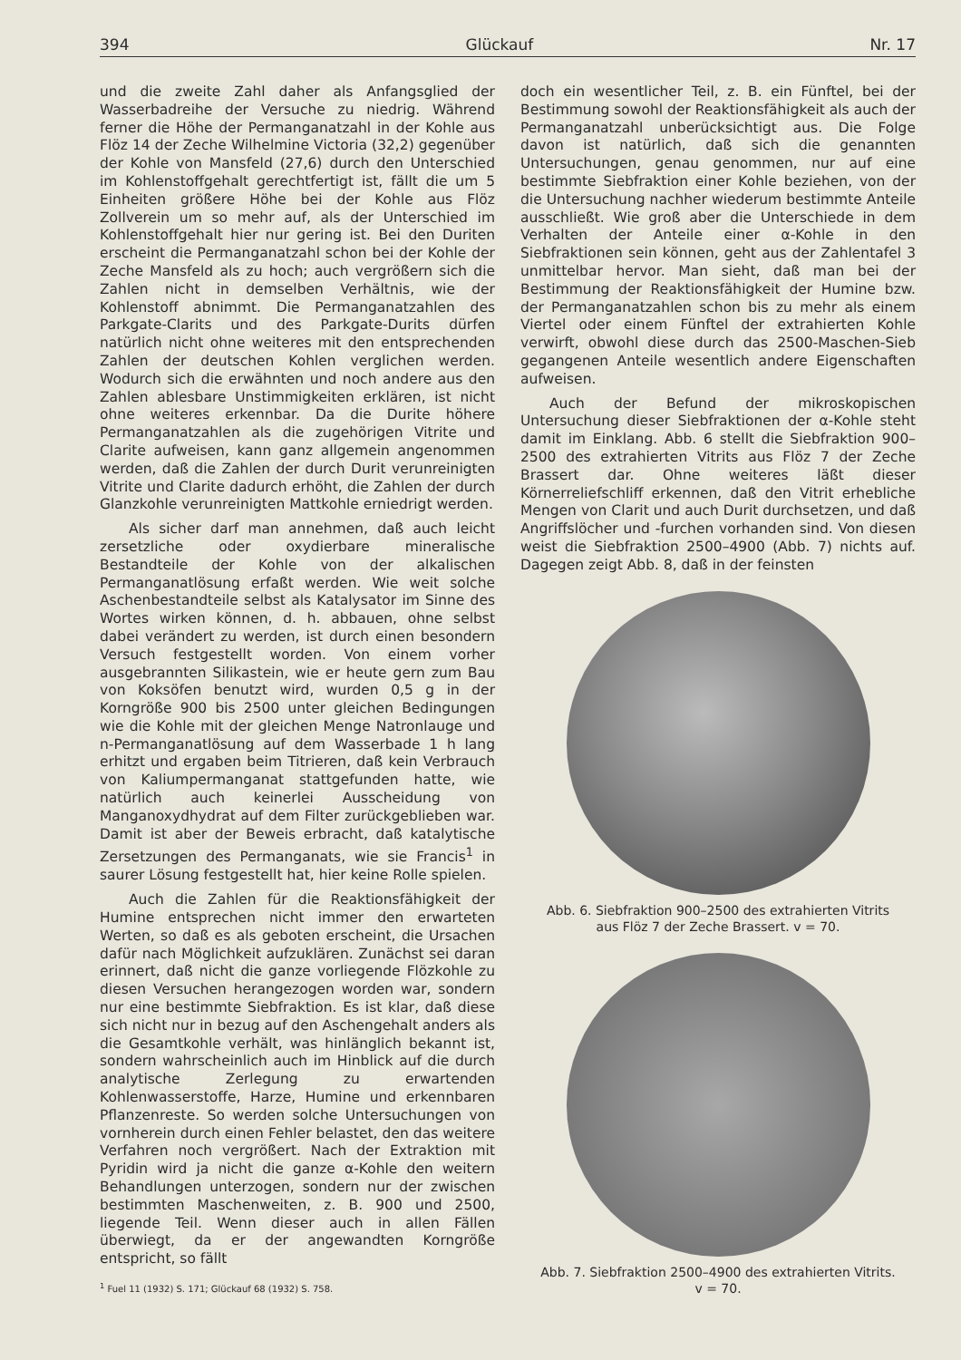394 Glückauf Nr. 17
und die zweite Zahl daher als Anfangsglied der Wasserbadreihe der Versuche zu niedrig. Während ferner die Höhe der Permanganatzahl in der Kohle aus Flöz 14 der Zeche Wilhelmine Victoria (32,2) gegenüber der Kohle von Mansfeld (27,6) durch den Unterschied im Kohlenstoffgehalt gerechtfertigt ist, fällt die um 5 Einheiten größere Höhe bei der Kohle aus Flöz Zollverein um so mehr auf, als der Unterschied im Kohlenstoffgehalt hier nur gering ist. Bei den Duriten erscheint die Permanganatzahl schon bei der Kohle der Zeche Mansfeld als zu hoch; auch vergrößern sich die Zahlen nicht in demselben Verhältnis, wie der Kohlenstoff abnimmt. Die Permanganatzahlen des Parkgate-Clarits und des Parkgate-Durits dürfen natürlich nicht ohne weiteres mit den entsprechenden Zahlen der deutschen Kohlen verglichen werden. Wodurch sich die erwähnten und noch andere aus den Zahlen ablesbare Unstimmigkeiten erklären, ist nicht ohne weiteres erkennbar. Da die Durite höhere Permanganatzahlen als die zugehörigen Vitrite und Clarite aufweisen, kann ganz allgemein angenommen werden, daß die Zahlen der durch Durit verunreinigten Vitrite und Clarite dadurch erhöht, die Zahlen der durch Glanzkohle verunreinigten Mattkohle erniedrigt werden.
Als sicher darf man annehmen, daß auch leicht zersetzliche oder oxydierbare mineralische Bestandteile der Kohle von der alkalischen Permanganatlösung erfaßt werden. Wie weit solche Aschenbestandteile selbst als Katalysator im Sinne des Wortes wirken können, d. h. abbauen, ohne selbst dabei verändert zu werden, ist durch einen besondern Versuch festgestellt worden. Von einem vorher ausgebrannten Silikastein, wie er heute gern zum Bau von Koksöfen benutzt wird, wurden 0,5 g in der Korngröße 900 bis 2500 unter gleichen Bedingungen wie die Kohle mit der gleichen Menge Natronlauge und n-Permanganatlösung auf dem Wasserbade 1 h lang erhitzt und ergaben beim Titrieren, daß kein Verbrauch von Kaliumpermanganat stattgefunden hatte, wie natürlich auch keinerlei Ausscheidung von Manganoxydhydrat auf dem Filter zurückgeblieben war. Damit ist aber der Beweis erbracht, daß katalytische Zersetzungen des Permanganats, wie sie Francis<sup>1</sup> in saurer Lösung festgestellt hat, hier keine Rolle spielen.
Auch die Zahlen für die Reaktionsfähigkeit der Humine entsprechen nicht immer den erwarteten Werten, so daß es als geboten erscheint, die Ursachen dafür nach Möglichkeit aufzuklären. Zunächst sei daran erinnert, daß nicht die ganze vorliegende Flözkohle zu diesen Versuchen herangezogen worden war, sondern nur eine bestimmte Siebfraktion. Es ist klar, daß diese sich nicht nur in bezug auf den Aschengehalt anders als die Gesamtkohle verhält, was hinlänglich bekannt ist, sondern wahrscheinlich auch im Hinblick auf die durch analytische Zerlegung zu erwartenden Kohlenwasserstoffe, Harze, Humine und erkennbaren Pflanzenreste. So werden solche Untersuchungen von vornherein durch einen Fehler belastet, den das weitere Verfahren noch vergrößert. Nach der Extraktion mit Pyridin wird ja nicht die ganze α-Kohle den weitern Behandlungen unterzogen, sondern nur der zwischen bestimmten Maschenweiten, z. B. 900 und 2500, liegende Teil. Wenn dieser auch in allen Fällen überwiegt, da er der angewandten Korngröße entspricht, so fällt
<sup>1</sup> Fuel 11 (1932) S. 171; Glückauf 68 (1932) S. 758.
doch ein wesentlicher Teil, z. B. ein Fünftel, bei der Bestimmung sowohl der Reaktionsfähigkeit als auch der Permanganatzahl unberücksichtigt aus. Die Folge davon ist natürlich, daß sich die genannten Untersuchungen, genau genommen, nur auf eine bestimmte Siebfraktion einer Kohle beziehen, von der die Untersuchung nachher wiederum bestimmte Anteile ausschließt. Wie groß aber die Unterschiede in dem Verhalten der Anteile einer α-Kohle in den Siebfraktionen sein können, geht aus der Zahlentafel 3 unmittelbar hervor. Man sieht, daß man bei der Bestimmung der Reaktionsfähigkeit der Humine bzw. der Permanganatzahlen schon bis zu mehr als einem Viertel oder einem Fünftel der extrahierten Kohle verwirft, obwohl diese durch das 2500-Maschen-Sieb gegangenen Anteile wesentlich andere Eigenschaften aufweisen.
Auch der Befund der mikroskopischen Untersuchung dieser Siebfraktionen der α-Kohle steht damit im Einklang. Abb. 6 stellt die Siebfraktion 900–2500 des extrahierten Vitrits aus Flöz 7 der Zeche Brassert dar. Ohne weiteres läßt dieser Körnerreliefschliff erkennen, daß den Vitrit erhebliche Mengen von Clarit und auch Durit durchsetzen, und daß Angriffslöcher und -furchen vorhanden sind. Von diesen weist die Siebfraktion 2500–4900 (Abb. 7) nichts auf. Dagegen zeigt Abb. 8, daß in der feinsten
Abb. 6. Siebfraktion 900–2500 des extrahierten Vitrits
aus Flöz 7 der Zeche Brassert. v = 70.
Abb. 7. Siebfraktion 2500–4900 des extrahierten Vitrits.
v = 70.